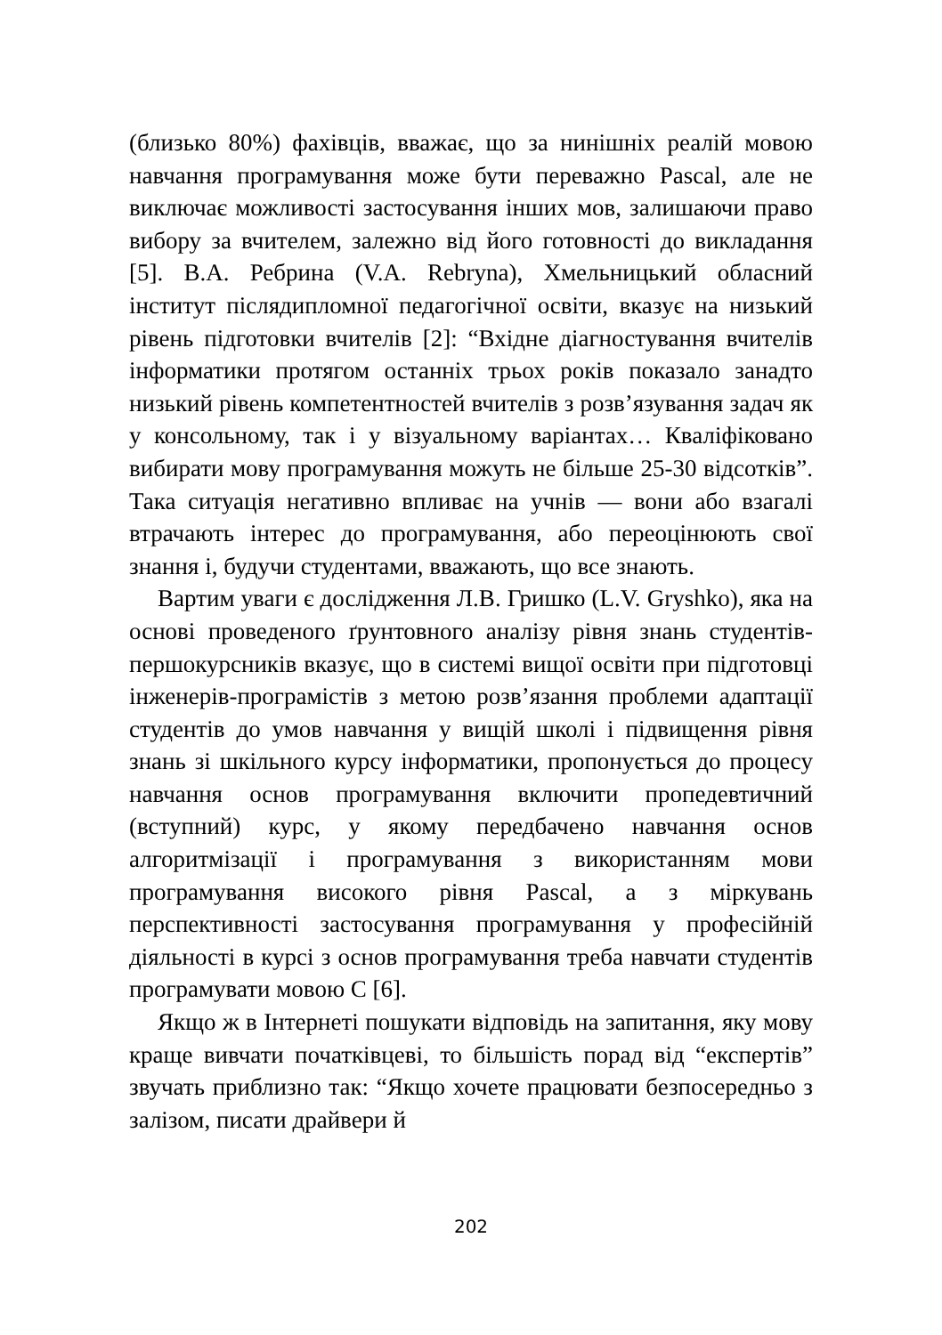(близько 80%) фахівців, вважає, що за нинішніх реалій мовою навчання програмування може бути переважно Pascal, але не виключає можливості застосування інших мов, залишаючи право вибору за вчителем, залежно від його готовності до викладання [5]. В.А. Ребрина (V.A. Rebryna), Хмельницький обласний інститут післядипломної педагогічної освіти, вказує на низький рівень підготовки вчителів [2]: “Вхідне діагностування вчителів інформатики протягом останніх трьох років показало занадто низький рівень компетентностей вчителів з розв’язування задач як у консольному, так і у візуальному варіантах… Кваліфіковано вибирати мову програмування можуть не більше 25-30 відсотків”. Така ситуація негативно впливає на учнів — вони або взагалі втрачають інтерес до програмування, або переоцінюють свої знання і, будучи студентами, вважають, що все знають.
Вартим уваги є дослідження Л.В. Гришко (L.V. Gryshko), яка на основі проведеного ґрунтовного аналізу рівня знань студентів-першокурсників вказує, що в системі вищої освіти при підготовці інженерів-програмістів з метою розв’язання проблеми адаптації студентів до умов навчання у вищій школі і підвищення рівня знань зі шкільного курсу інформатики, пропонується до процесу навчання основ програмування включити пропедевтичний (вступний) курс, у якому передбачено навчання основ алгоритмізації і програмування з використанням мови програмування високого рівня Pascal, а з міркувань перспективності застосування програмування у професійній діяльності в курсі з основ програмування треба навчати студентів програмувати мовою С [6].
Якщо ж в Інтернеті пошукати відповідь на запитання, яку мову краще вивчати початківцеві, то більшість порад від “експертів” звучать приблизно так: “Якщо хочете працювати безпосередньо з залізом, писати драйвери й
202